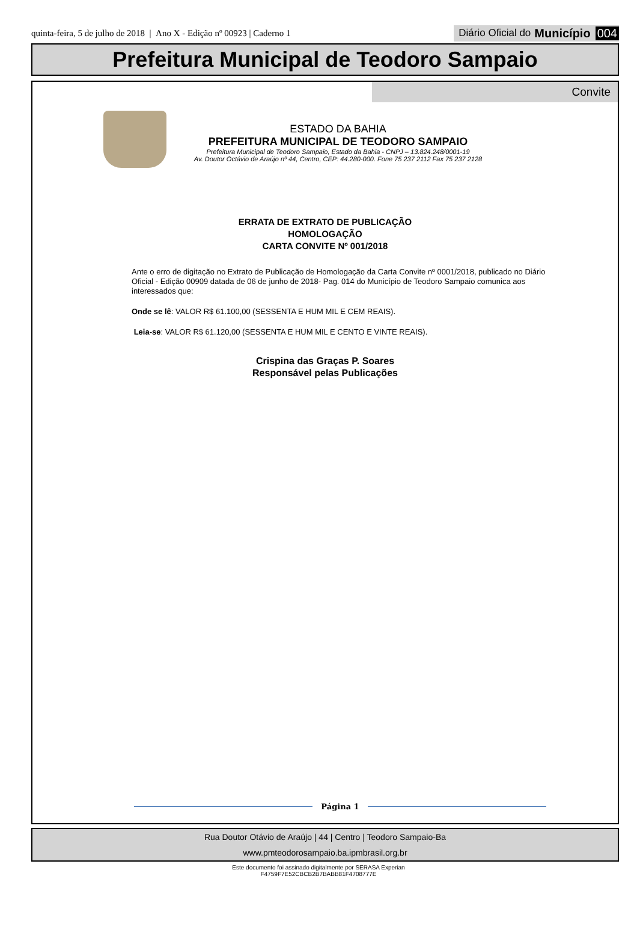quinta-feira, 5 de julho de 2018 | Ano X - Edição nº 00923 | Caderno 1
Diário Oficial do Município 004
Prefeitura Municipal de Teodoro Sampaio
Convite
ESTADO DA BAHIA
PREFEITURA MUNICIPAL DE TEODORO SAMPAIO
Prefeitura Municipal de Teodoro Sampaio, Estado da Bahia - CNPJ – 13.824.248/0001-19
Av. Doutor Octávio de Araújo nº 44, Centro, CEP: 44.280-000. Fone 75 237 2112 Fax 75 237 2128
ERRATA DE EXTRATO DE PUBLICAÇÃO
HOMOLOGAÇÃO
CARTA CONVITE Nº 001/2018
Ante o erro de digitação no Extrato de Publicação de Homologação da Carta Convite nº 0001/2018, publicado no Diário Oficial - Edição 00909 datada de 06 de junho de 2018- Pag. 014 do Município de Teodoro Sampaio comunica aos interessados que:
Onde se lê: VALOR R$ 61.100,00 (SESSENTA E HUM MIL E CEM REAIS).
Leia-se: VALOR R$ 61.120,00 (SESSENTA E HUM MIL E CENTO E VINTE REAIS).
Crispina das Graças P. Soares
Responsável pelas Publicações
Página 1
Rua Doutor Otávio de Araújo | 44 | Centro | Teodoro Sampaio-Ba
www.pmteodorosampaio.ba.ipmbrasil.org.br
Este documento foi assinado digitalmente por SERASA Experian
F4759F7E52CBCB2B7BABB81F4708777E